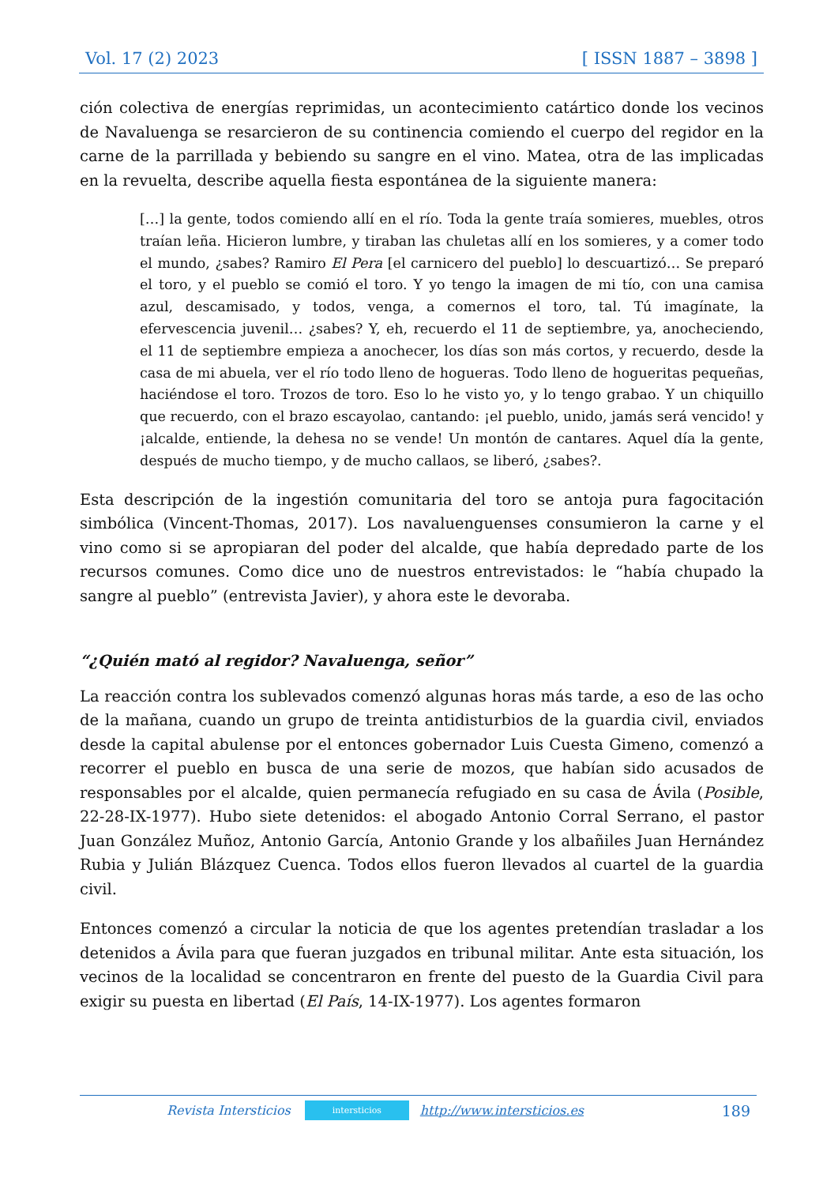Vol. 17 (2) 2023 [ ISSN 1887 – 3898 ]
ción colectiva de energías reprimidas, un acontecimiento catártico donde los vecinos de Navaluenga se resarcieron de su continencia comiendo el cuerpo del regidor en la carne de la parrillada y bebiendo su sangre en el vino. Matea, otra de las implicadas en la revuelta, describe aquella fiesta espontánea de la siguiente manera:
[…] la gente, todos comiendo allí en el río. Toda la gente traía somieres, muebles, otros traían leña. Hicieron lumbre, y tiraban las chuletas allí en los somieres, y a comer todo el mundo, ¿sabes? Ramiro El Pera [el carnicero del pueblo] lo descuartizó… Se preparó el toro, y el pueblo se comió el toro. Y yo tengo la imagen de mi tío, con una camisa azul, descamisado, y todos, venga, a comernos el toro, tal. Tú imagínate, la efervescencia juvenil… ¿sabes? Y, eh, recuerdo el 11 de septiembre, ya, anocheciendo, el 11 de septiembre empieza a anochecer, los días son más cortos, y recuerdo, desde la casa de mi abuela, ver el río todo lleno de hogueras. Todo lleno de hogueritas pequeñas, haciéndose el toro. Trozos de toro. Eso lo he visto yo, y lo tengo grabao. Y un chiquillo que recuerdo, con el brazo escayolao, cantando: ¡el pueblo, unido, jamás será vencido! y ¡alcalde, entiende, la dehesa no se vende! Un montón de cantares. Aquel día la gente, después de mucho tiempo, y de mucho callaos, se liberó, ¿sabes?.
Esta descripción de la ingestión comunitaria del toro se antoja pura fagocitación simbólica (Vincent-Thomas, 2017). Los navaluenguenses consumieron la carne y el vino como si se apropiaran del poder del alcalde, que había depredado parte de los recursos comunes. Como dice uno de nuestros entrevistados: le “había chupado la sangre al pueblo” (entrevista Javier), y ahora este le devoraba.
“¿Quién mató al regidor? Navaluenga, señor”
La reacción contra los sublevados comenzó algunas horas más tarde, a eso de las ocho de la mañana, cuando un grupo de treinta antidisturbios de la guardia civil, enviados desde la capital abulense por el entonces gobernador Luis Cuesta Gimeno, comenzó a recorrer el pueblo en busca de una serie de mozos, que habían sido acusados de responsables por el alcalde, quien permanecía refugiado en su casa de Ávila (Posible, 22-28-IX-1977). Hubo siete detenidos: el abogado Antonio Corral Serrano, el pastor Juan González Muñoz, Antonio García, Antonio Grande y los albañiles Juan Hernández Rubia y Julián Blázquez Cuenca. Todos ellos fueron llevados al cuartel de la guardia civil.
Entonces comenzó a circular la noticia de que los agentes pretendían trasladar a los detenidos a Ávila para que fueran juzgados en tribunal militar. Ante esta situación, los vecinos de la localidad se concentraron en frente del puesto de la Guardia Civil para exigir su puesta en libertad (El País, 14-IX-1977). Los agentes formaron
Revista Intersticios intersticios http://www.intersticios.es 189